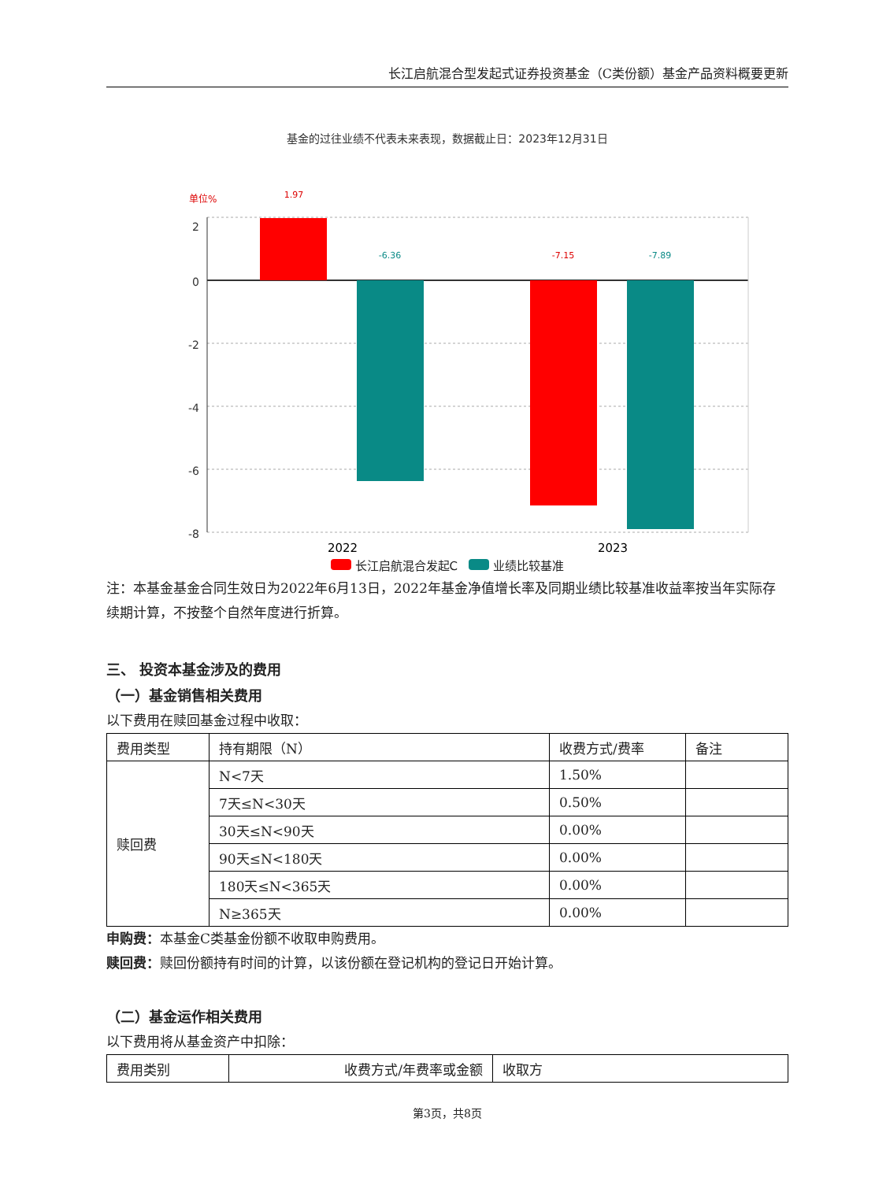长江启航混合型发起式证券投资基金（C类份额）基金产品资料概要更新
基金的过往业绩不代表未来表现，数据截止日：2023年12月31日
单位%
2
0
-2
-4
-6
-8
1.97
-6.36
-7.15
-7.89
2022
2023
长江启航混合发起C 业绩比较基准
注：本基金基金合同生效日为2022年6月13日，2022年基金净值增长率及同期业绩比较基准收益率按当年实际存续期计算，不按整个自然年度进行折算。
三、 投资本基金涉及的费用
（一）基金销售相关费用
以下费用在赎回基金过程中收取：
| 费用类型 | 持有期限（N） | 收费方式/费率 | 备注 |
| 赎回费 | N<7天 | 1.50% | |
| | 7天≤N<30天 | 0.50% | |
| | 30天≤N<90天 | 0.00% | |
| | 90天≤N<180天 | 0.00% | |
| | 180天≤N<365天 | 0.00% | |
| | N≥365天 | 0.00% | |
申购费：本基金C类基金份额不收取申购费用。
赎回费：赎回份额持有时间的计算，以该份额在登记机构的登记日开始计算。
（二）基金运作相关费用
以下费用将从基金资产中扣除：
| 费用类别 | 收费方式/年费率或金额 | 收取方 |
第3页，共8页